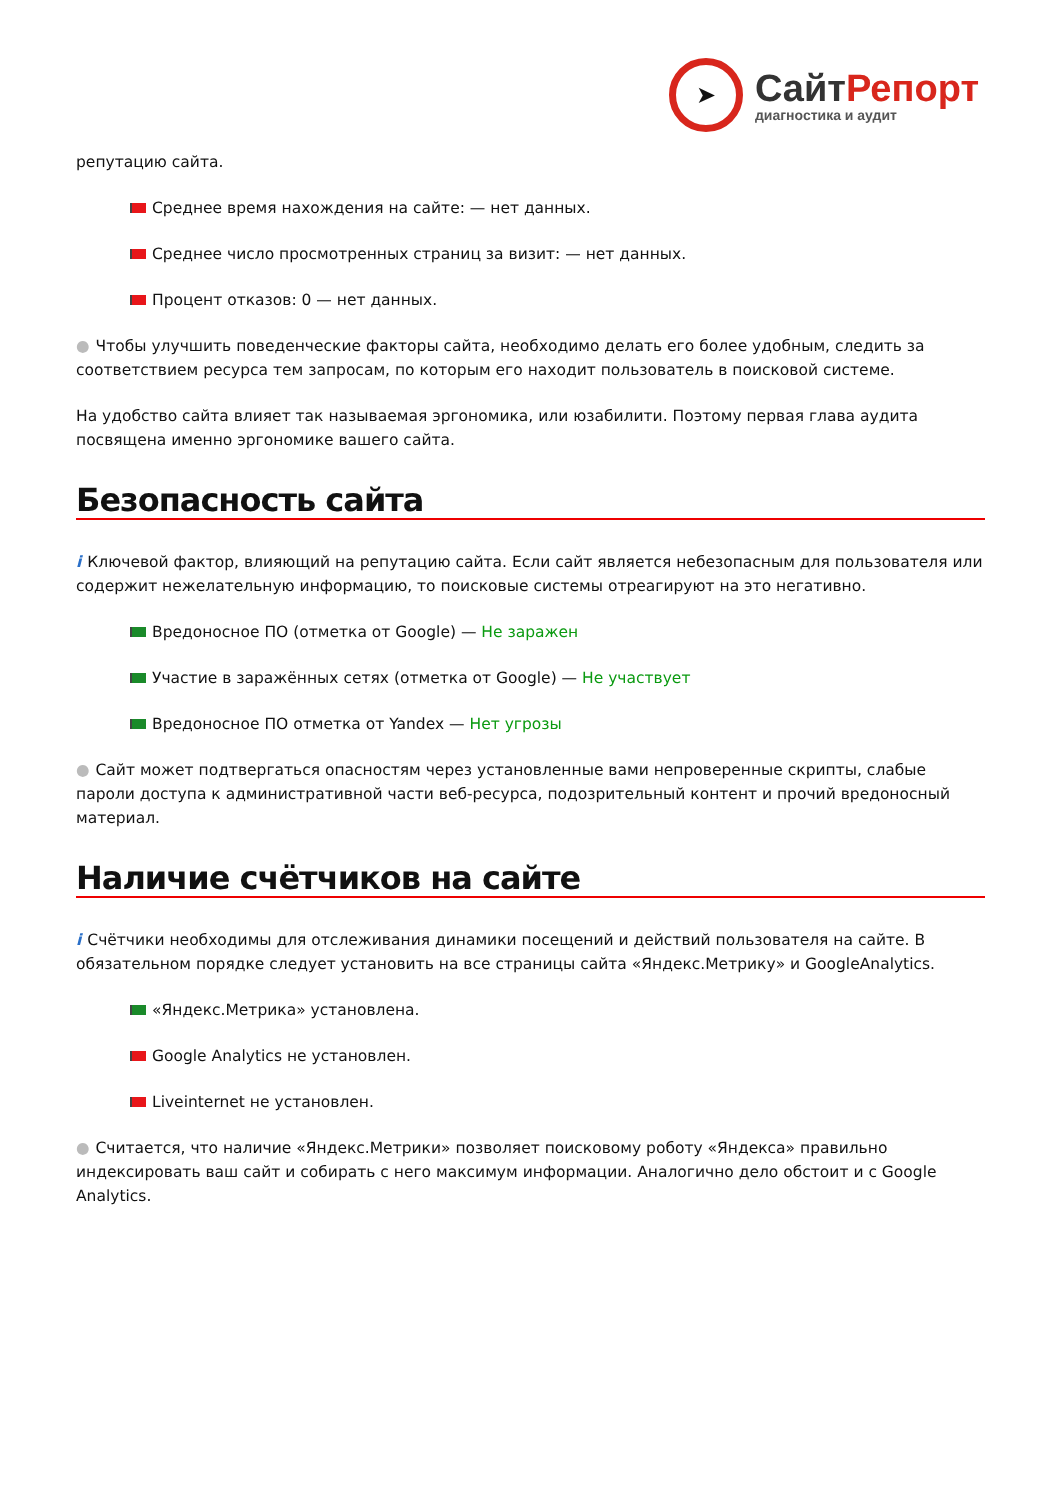➤
СайтРепорт
диагностика и аудит
репутацию сайта.
Среднее время нахождения на сайте: — нет данных.
Среднее число просмотренных страниц за визит: — нет данных.
Процент отказов: 0 — нет данных.
● Чтобы улучшить поведенческие факторы сайта, необходимо делать его более удобным, следить за соответствием ресурса тем запросам, по которым его находит пользователь в поисковой системе.
На удобство сайта влияет так называемая эргономика, или юзабилити. Поэтому первая глава аудита посвящена именно эргономике вашего сайта.
Безопасность сайта
i Ключевой фактор, влияющий на репутацию сайта. Если сайт является небезопасным для пользователя или содержит нежелательную информацию, то поисковые системы отреагируют на это негативно.
Вредоносное ПО (отметка от Google) — Не заражен
Участие в заражённых сетях (отметка от Google) — Не участвует
Вредоносное ПО отметка от Yandex — Нет угрозы
● Сайт может подтвергаться опасностям через установленные вами непроверенные скрипты, слабые пароли доступа к административной части веб-ресурса, подозрительный контент и прочий вредоносный материал.
Наличие счётчиков на сайте
i Счётчики необходимы для отслеживания динамики посещений и действий пользователя на сайте. В обязательном порядке следует установить на все страницы сайта «Яндекс.Метрику» и GoogleAnalytics.
«Яндекс.Метрика» установлена.
Google Analytics не установлен.
Liveinternet не установлен.
● Считается, что наличие «Яндекс.Метрики» позволяет поисковому роботу «Яндекса» правильно индексировать ваш сайт и собирать с него максимум информации. Аналогично дело обстоит и с Google Analytics.